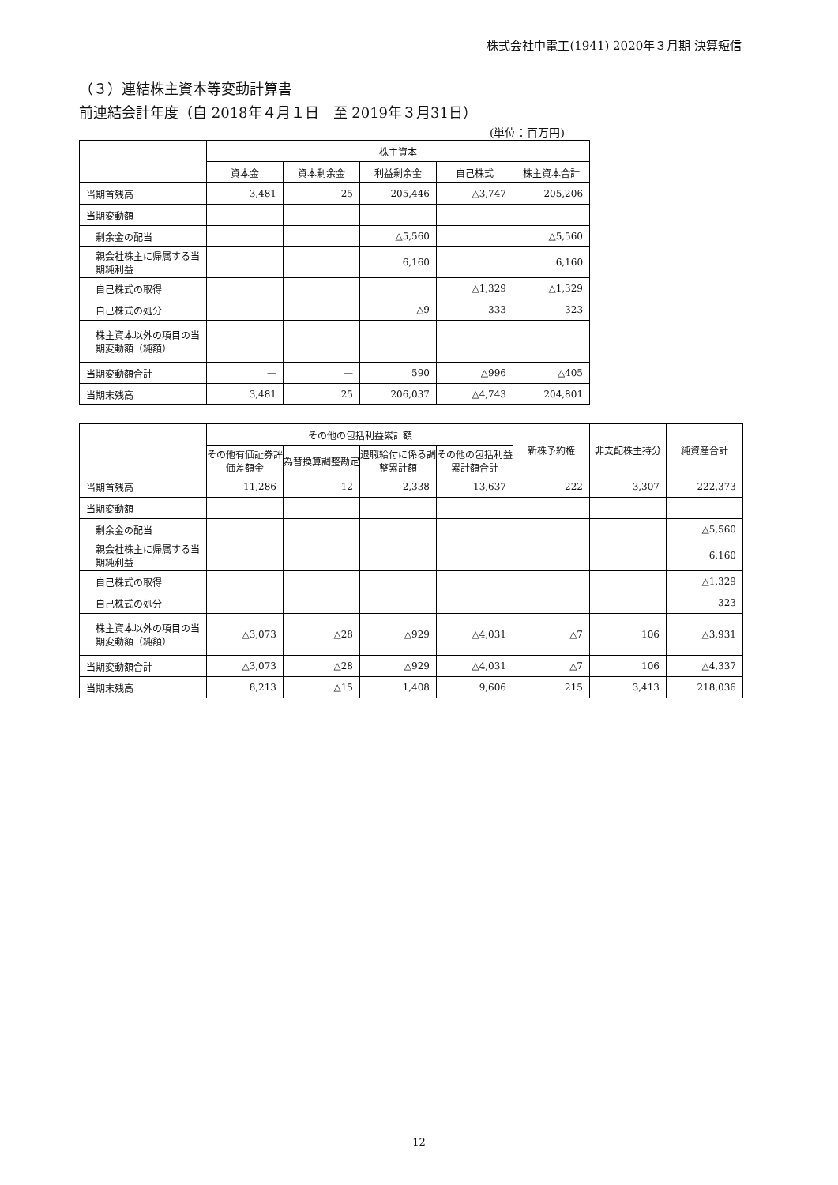株式会社中電工(1941) 2020年３月期 決算短信
（３）連結株主資本等変動計算書
前連結会計年度（自 2018年４月１日　至 2019年３月31日）
(単位：百万円)
| | 株主資本 | | | | |
| --- | --- | --- | --- | --- | --- |
| | 資本金 | 資本剰余金 | 利益剰余金 | 自己株式 | 株主資本合計 |
| 当期首残高 | 3,481 | 25 | 205,446 | △3,747 | 205,206 |
| 当期変動額 | | | | | |
| 剰余金の配当 | | | △5,560 | | △5,560 |
| 親会社株主に帰属する当期純利益 | | | 6,160 | | 6,160 |
| 自己株式の取得 | | | | △1,329 | △1,329 |
| 自己株式の処分 | | | △9 | 333 | 323 |
| 株主資本以外の項目の当期変動額（純額） | | | | | |
| 当期変動額合計 | — | — | 590 | △996 | △405 |
| 当期末残高 | 3,481 | 25 | 206,037 | △4,743 | 204,801 |
| | その他の包括利益累計額 | | | | 新株予約権 | 非支配株主持分 | 純資産合計 |
| --- | --- | --- | --- | --- | --- | --- | --- |
| | その他有価証券評価差額金 | 為替換算調整勘定 | 退職給付に係る調整累計額 | その他の包括利益累計額合計 | | | |
| 当期首残高 | 11,286 | 12 | 2,338 | 13,637 | 222 | 3,307 | 222,373 |
| 当期変動額 | | | | | | | |
| 剰余金の配当 | | | | | | | △5,560 |
| 親会社株主に帰属する当期純利益 | | | | | | | 6,160 |
| 自己株式の取得 | | | | | | | △1,329 |
| 自己株式の処分 | | | | | | | 323 |
| 株主資本以外の項目の当期変動額（純額） | △3,073 | △28 | △929 | △4,031 | △7 | 106 | △3,931 |
| 当期変動額合計 | △3,073 | △28 | △929 | △4,031 | △7 | 106 | △4,337 |
| 当期末残高 | 8,213 | △15 | 1,408 | 9,606 | 215 | 3,413 | 218,036 |
12